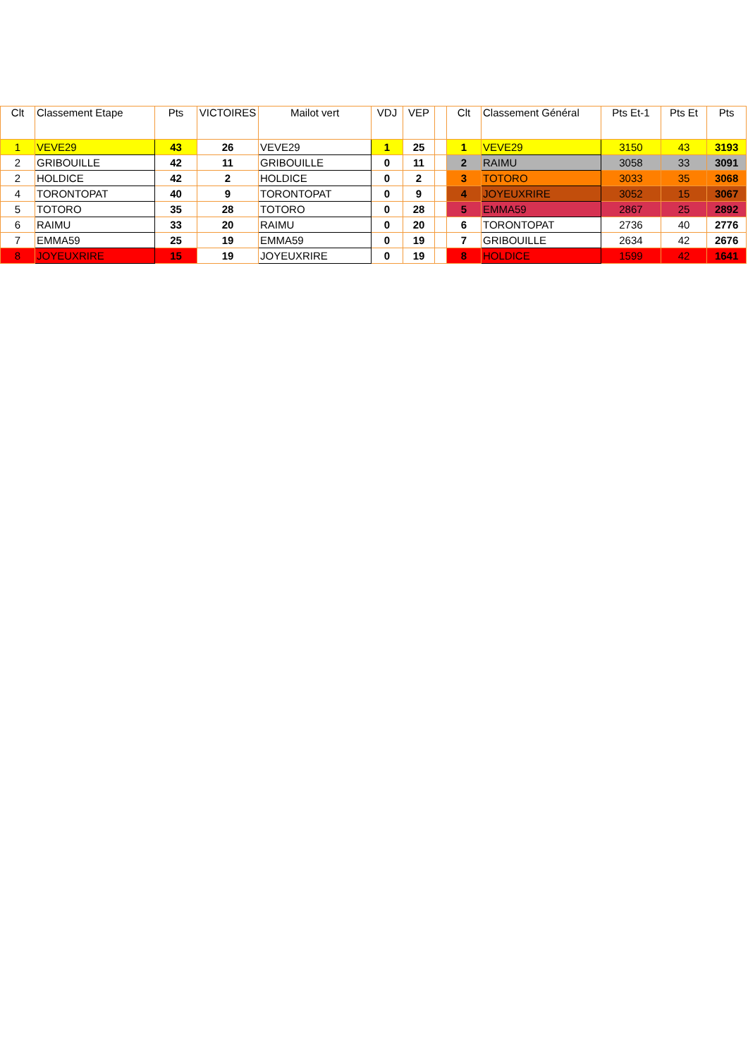| Clt | Classement Etape | Pts | VICTOIRES | Mailot vert | VDJ | VEP | | Clt | Classement Général | Pts Et-1 | Pts Et | Pts |
| --- | --- | --- | --- | --- | --- | --- | --- | --- | --- | --- | --- | --- |
| 1 | VEVE29 | 43 | 26 | VEVE29 | 1 | 25 | | 1 | VEVE29 | 3150 | 43 | 3193 |
| 2 | GRIBOUILLE | 42 | 11 | GRIBOUILLE | 0 | 11 | | 2 | RAIMU | 3058 | 33 | 3091 |
| 2 | HOLDICE | 42 | 2 | HOLDICE | 0 | 2 | | 3 | TOTORO | 3033 | 35 | 3068 |
| 4 | TORONTOPAT | 40 | 9 | TORONTOPAT | 0 | 9 | | 4 | JOYEUXRIRE | 3052 | 15 | 3067 |
| 5 | TOTORO | 35 | 28 | TOTORO | 0 | 28 | | 5 | EMMA59 | 2867 | 25 | 2892 |
| 6 | RAIMU | 33 | 20 | RAIMU | 0 | 20 | | 6 | TORONTOPAT | 2736 | 40 | 2776 |
| 7 | EMMA59 | 25 | 19 | EMMA59 | 0 | 19 | | 7 | GRIBOUILLE | 2634 | 42 | 2676 |
| 8 | JOYEUXRIRE | 15 | 19 | JOYEUXRIRE | 0 | 19 | | 8 | HOLDICE | 1599 | 42 | 1641 |